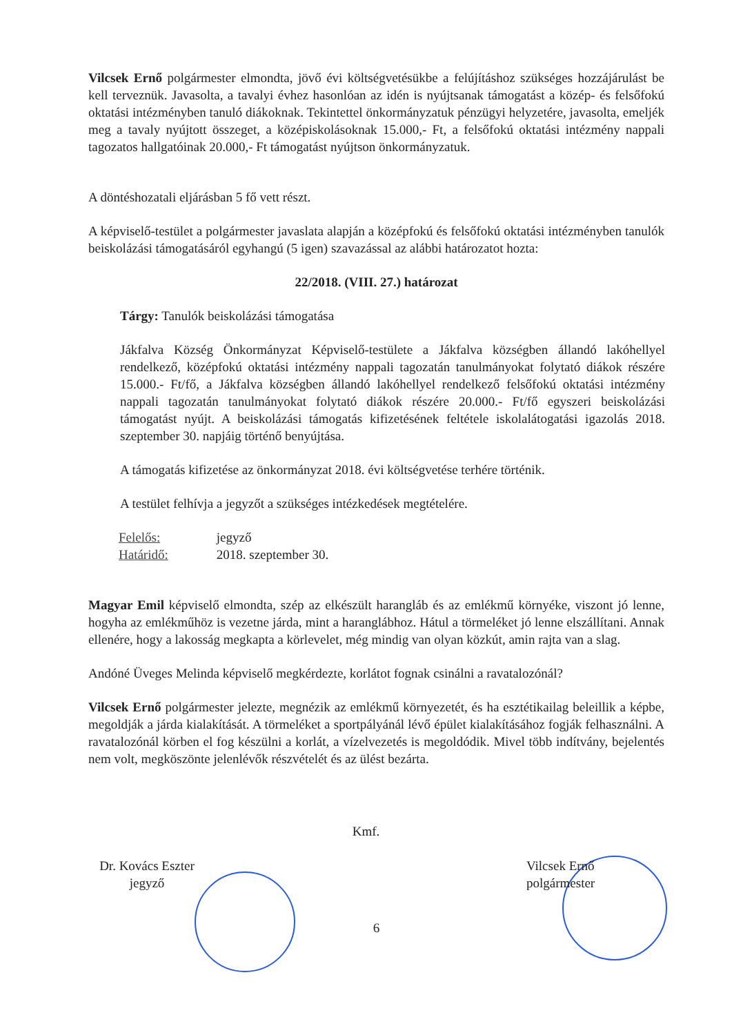Vilcsek Ernő polgármester elmondta, jövő évi költségvetésükbe a felújításhoz szükséges hozzájárulást be kell terveznük. Javasolta, a tavalyi évhez hasonlóan az idén is nyújtsanak támogatást a közép- és felsőfokú oktatási intézményben tanuló diákoknak. Tekintettel önkormányzatuk pénzügyi helyzetére, javasolta, emeljék meg a tavaly nyújtott összeget, a középiskolásoknak 15.000,- Ft, a felsőfokú oktatási intézmény nappali tagozatos hallgatóinak 20.000,- Ft támogatást nyújtson önkormányzatuk.
A döntéshozatali eljárásban 5 fő vett részt.
A képviselő-testület a polgármester javaslata alapján a középfokú és felsőfokú oktatási intézményben tanulók beiskolázási támogatásáról egyhangú (5 igen) szavazással az alábbi határozatot hozta:
22/2018. (VIII. 27.) határozat
Tárgy: Tanulók beiskolázási támogatása
Jákfalva Község Önkormányzat Képviselő-testülete a Jákfalva községben állandó lakóhellyel rendelkező, középfokú oktatási intézmény nappali tagozatán tanulmányokat folytató diákok részére 15.000.- Ft/fő, a Jákfalva községben állandó lakóhellyel rendelkező felsőfokú oktatási intézmény nappali tagozatán tanulmányokat folytató diákok részére 20.000.- Ft/fő egyszeri beiskolázási támogatást nyújt. A beiskolázási támogatás kifizetésének feltétele iskolalátogatási igazolás 2018. szeptember 30. napjáig történő benyújtása.
A támogatás kifizetése az önkormányzat 2018. évi költségvetése terhére történik.
A testület felhívja a jegyzőt a szükséges intézkedések megtételére.
| Felelős: | jegyző |
| Határidő: | 2018. szeptember 30. |
Magyar Emil képviselő elmondta, szép az elkészült harangláb és az emlékmű környéke, viszont jó lenne, hogyha az emlékműhöz is vezetne járda, mint a haranglábhoz. Hátul a törmeléket jó lenne elszállítani. Annak ellenére, hogy a lakosság megkapta a körlevelet, még mindig van olyan közkút, amin rajta van a slag.
Andóné Üveges Melinda képviselő megkérdezte, korlátot fognak csinálni a ravatalozónál?
Vilcsek Ernő polgármester jelezte, megnézik az emlékmű környezetét, és ha esztétikailag beleillik a képbe, megoldják a járda kialakítását. A törmeléket a sportpályánál lévő épület kialakításához fogják felhasználni. A ravatalozónál körben el fog készülni a korlát, a vízelvezetés is megoldódik. Mivel több indítvány, bejelentés nem volt, megköszönte jelenlévők részvételét és az ülést bezárta.
Dr. Kovács Eszter
jegyző
Kmf.
Vilcsek Ernő
polgármester
6